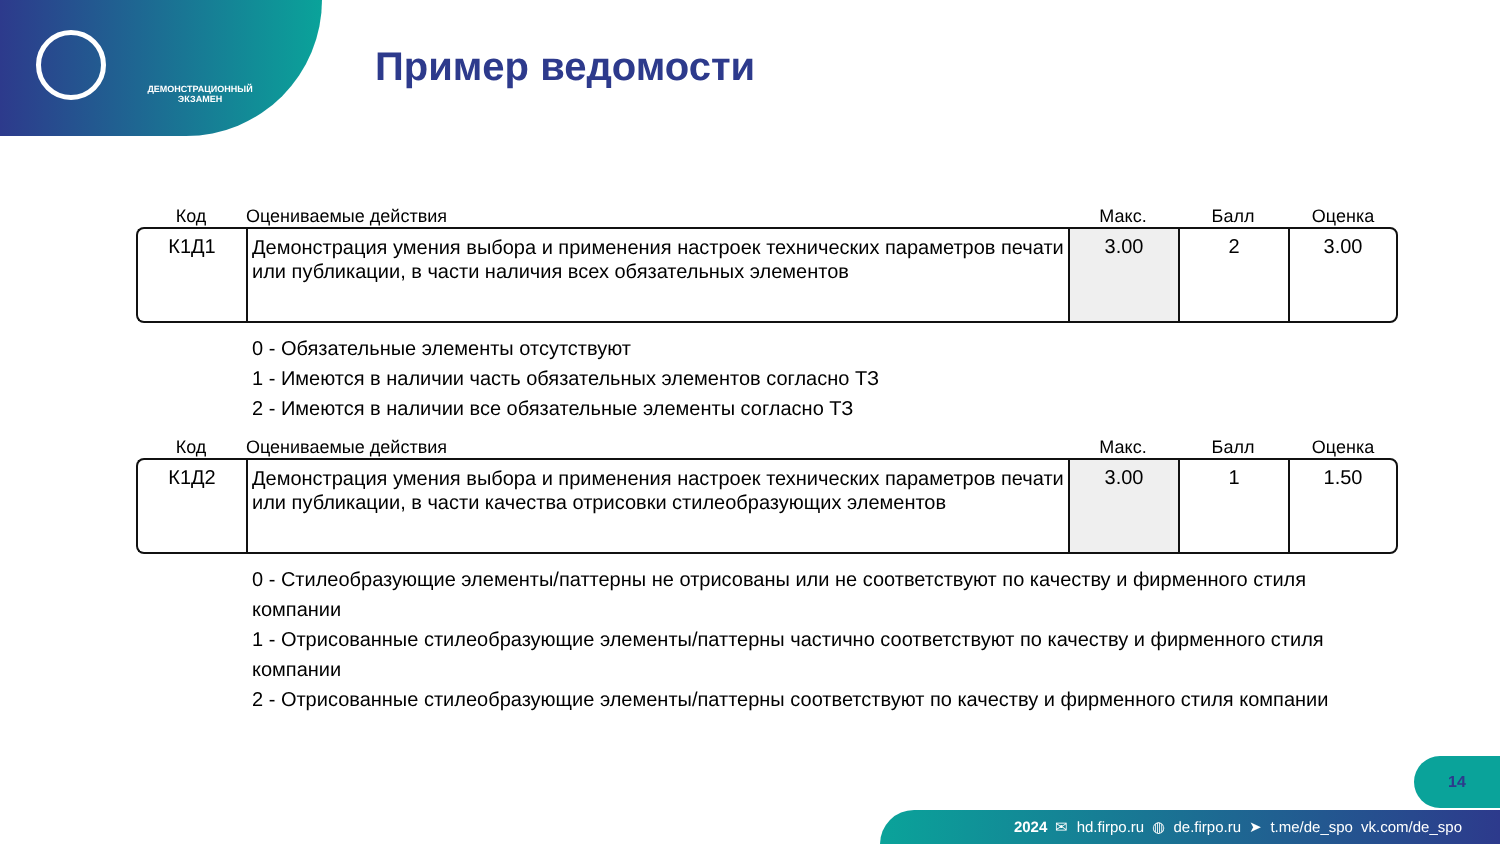ДЕМОНСТРАЦИОННЫЙ
ЭКЗАМЕН
Пример ведомости
| Код | Оцениваемые действия | Макс. | Балл | Оценка |
| --- | --- | --- | --- | --- |
| К1Д1 | Демонстрация умения выбора и применения настроек технических параметров печати или публикации, в части наличия всех обязательных элементов | 3.00 | 2 | 3.00 |
0 - Обязательные элементы отсутствуют
1 - Имеются в наличии часть обязательных элементов согласно ТЗ
2 - Имеются в наличии все обязательные элементы согласно ТЗ
| Код | Оцениваемые действия | Макс. | Балл | Оценка |
| --- | --- | --- | --- | --- |
| К1Д2 | Демонстрация умения выбора и применения настроек технических параметров печати или публикации, в части качества отрисовки стилеобразующих элементов | 3.00 | 1 | 1.50 |
0 - Стилеобразующие элементы/паттерны не отрисованы или не соответствуют по качеству и фирменного стиля компании
1 - Отрисованные стилеобразующие элементы/паттерны частично соответствуют по качеству и фирменного стиля компании
2 - Отрисованные стилеобразующие элементы/паттерны соответствуют по качеству и фирменного стиля компании
14
2024 ✉ hd.firpo.ru ◍ de.firpo.ru ➤ t.me/de_spo vk.com/de_spo